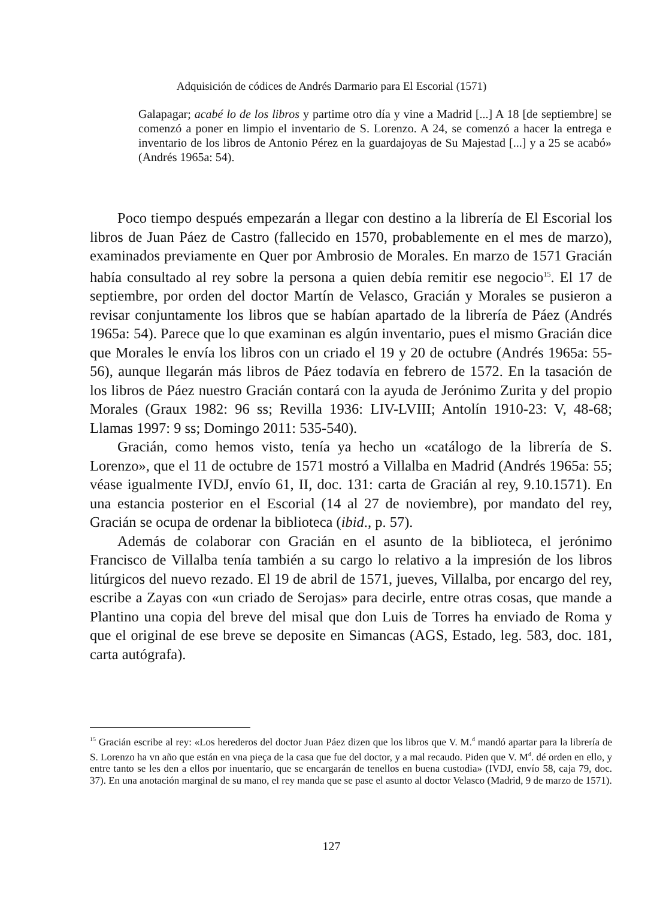Adquisición de códices de Andrés Darmario para El Escorial (1571)
Galapagar; acabé lo de los libros y partime otro día y vine a Madrid [...] A 18 [de septiembre] se comenzó a poner en limpio el inventario de S. Lorenzo. A 24, se comenzó a hacer la entrega e inventario de los libros de Antonio Pérez en la guardajoyas de Su Majestad [...] y a 25 se acabó» (Andrés 1965a: 54).
Poco tiempo después empezarán a llegar con destino a la librería de El Escorial los libros de Juan Páez de Castro (fallecido en 1570, probablemente en el mes de marzo), examinados previamente en Quer por Ambrosio de Morales. En marzo de 1571 Gracián había consultado al rey sobre la persona a quien debía remitir ese negocio<sup>15</sup>. El 17 de septiembre, por orden del doctor Martín de Velasco, Gracián y Morales se pusieron a revisar conjuntamente los libros que se habían apartado de la librería de Páez (Andrés 1965a: 54). Parece que lo que examinan es algún inventario, pues el mismo Gracián dice que Morales le envía los libros con un criado el 19 y 20 de octubre (Andrés 1965a: 55-56), aunque llegarán más libros de Páez todavía en febrero de 1572. En la tasación de los libros de Páez nuestro Gracián contará con la ayuda de Jerónimo Zurita y del propio Morales (Graux 1982: 96 ss; Revilla 1936: LIV-LVIII; Antolín 1910-23: V, 48-68; Llamas 1997: 9 ss; Domingo 2011: 535-540).
Gracián, como hemos visto, tenía ya hecho un «catálogo de la librería de S. Lorenzo», que el 11 de octubre de 1571 mostró a Villalba en Madrid (Andrés 1965a: 55; véase igualmente IVDJ, envío 61, II, doc. 131: carta de Gracián al rey, 9.10.1571). En una estancia posterior en el Escorial (14 al 27 de noviembre), por mandato del rey, Gracián se ocupa de ordenar la biblioteca (ibid., p. 57).
Además de colaborar con Gracián en el asunto de la biblioteca, el jerónimo Francisco de Villalba tenía también a su cargo lo relativo a la impresión de los libros litúrgicos del nuevo rezado. El 19 de abril de 1571, jueves, Villalba, por encargo del rey, escribe a Zayas con «un criado de Serojas» para decirle, entre otras cosas, que mande a Plantino una copia del breve del misal que don Luis de Torres ha enviado de Roma y que el original de ese breve se deposite en Simancas (AGS, Estado, leg. 583, doc. 181, carta autógrafa).
<sup>15</sup> Gracián escribe al rey: «Los herederos del doctor Juan Páez dizen que los libros que V. M.<sup>d</sup> mandó apartar para la librería de S. Lorenzo ha vn año que están en vna pieça de la casa que fue del doctor, y a mal recaudo. Piden que V. M<sup>d</sup>. dé orden en ello, y entre tanto se les den a ellos por inuentario, que se encargarán de tenellos en buena custodia» (IVDJ, envío 58, caja 79, doc. 37). En una anotación marginal de su mano, el rey manda que se pase el asunto al doctor Velasco (Madrid, 9 de marzo de 1571).
127